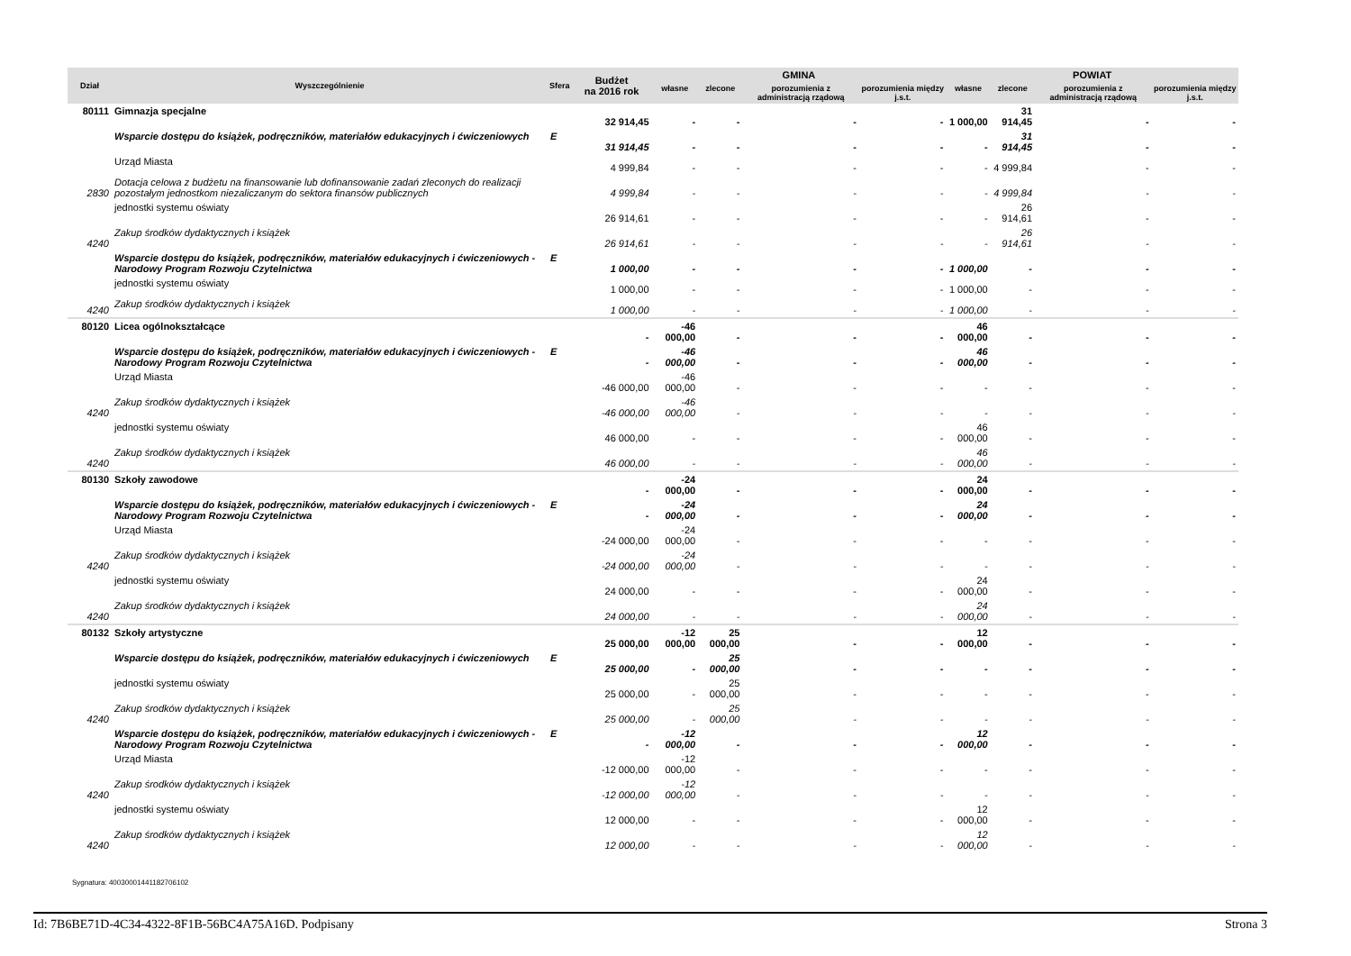| Dział | Wyszczególnienie | Sfera | Budżet na 2016 rok | GMINA | | | | POWIAT | | | |
| --- | --- | --- | --- | --- | --- | --- | --- | --- | --- | --- | --- |
| | | | | własne | zlecone | porozumienia z administracją rządową | porozumienia między j.s.t. | własne | zlecone | porozumienia z administracją rządową | porozumienia między j.s.t. |
| 80111 | Gimnazja specjalne | | 32 914,45 | - | - | - | - | 1 000,00 | 31 914,45 | - | - |
| | Wsparcie dostępu do książek, podręczników, materiałów edukacyjnych i ćwiczeniowych | E | 31 914,45 | - | - | - | - | - | 31 914,45 | - | - |
| | Urząd Miasta | | 4 999,84 | - | - | - | - | - | 4 999,84 | - | - |
| 2830 | Dotacja celowa z budżetu na finansowanie lub dofinansowanie zadań zleconych do realizacji pozostałym jednostkom niezaliczanym do sektora finansów publicznych | | 4 999,84 | - | - | - | - | - | 4 999,84 | - | - |
| | jednostki systemu oświaty | | 26 914,61 | - | - | - | - | - | 26 914,61 | - | - |
| 4240 | Zakup środków dydaktycznych i książek | | 26 914,61 | - | - | - | - | - | 26 914,61 | - | - |
| | Wsparcie dostępu do książek, podręczników, materiałów edukacyjnych i ćwiczeniowych - Narodowy Program Rozwoju Czytelnictwa | E | 1 000,00 | - | - | - | - | 1 000,00 | - | - | - |
| | jednostki systemu oświaty | | 1 000,00 | - | - | - | - | 1 000,00 | - | - | - |
| 4240 | Zakup środków dydaktycznych i książek | | 1 000,00 | - | - | - | - | 1 000,00 | - | - | - |
| 80120 | Licea ogólnokształcące | | - | -46 000,00 | - | - | - | 46 000,00 | - | - | - |
| | Wsparcie dostępu do książek, podręczników, materiałów edukacyjnych i ćwiczeniowych - Narodowy Program Rozwoju Czytelnictwa | E | - | -46 000,00 | - | - | - | 46 000,00 | - | - | - |
| | Urząd Miasta | | -46 000,00 | -46 000,00 | - | - | - | - | - | - | - |
| 4240 | Zakup środków dydaktycznych i książek | | -46 000,00 | -46 000,00 | - | - | - | - | - | - | - |
| | jednostki systemu oświaty | | 46 000,00 | - | - | - | - | 46 000,00 | - | - | - |
| 4240 | Zakup środków dydaktycznych i książek | | 46 000,00 | - | - | - | - | 46 000,00 | - | - | - |
| 80130 | Szkoły zawodowe | | - | -24 000,00 | - | - | - | 24 000,00 | - | - | - |
| | Wsparcie dostępu do książek, podręczników, materiałów edukacyjnych i ćwiczeniowych - Narodowy Program Rozwoju Czytelnictwa | E | - | -24 000,00 | - | - | - | 24 000,00 | - | - | - |
| | Urząd Miasta | | -24 000,00 | -24 000,00 | - | - | - | - | - | - | - |
| 4240 | Zakup środków dydaktycznych i książek | | -24 000,00 | -24 000,00 | - | - | - | - | - | - | - |
| | jednostki systemu oświaty | | 24 000,00 | - | - | - | - | 24 000,00 | - | - | - |
| 4240 | Zakup środków dydaktycznych i książek | | 24 000,00 | - | - | - | - | 24 000,00 | - | - | - |
| 80132 | Szkoły artystyczne | | 25 000,00 | -12 000,00 | 25 000,00 | - | - | 12 000,00 | - | - | - |
| | Wsparcie dostępu do książek, podręczników, materiałów edukacyjnych i ćwiczeniowych | E | 25 000,00 | - | 25 000,00 | - | - | - | - | - | - |
| | jednostki systemu oświaty | | 25 000,00 | - | 25 000,00 | - | - | - | - | - | - |
| 4240 | Zakup środków dydaktycznych i książek | | 25 000,00 | - | 25 000,00 | - | - | - | - | - | - |
| | Wsparcie dostępu do książek, podręczników, materiałów edukacyjnych i ćwiczeniowych - Narodowy Program Rozwoju Czytelnictwa | E | - | -12 000,00 | - | - | - | 12 000,00 | - | - | - |
| | Urząd Miasta | | -12 000,00 | -12 000,00 | - | - | - | - | - | - | - |
| 4240 | Zakup środków dydaktycznych i książek | | -12 000,00 | -12 000,00 | - | - | - | - | - | - | - |
| | jednostki systemu oświaty | | 12 000,00 | - | - | - | - | 12 000,00 | - | - | - |
| 4240 | Zakup środków dydaktycznych i książek | | 12 000,00 | - | - | - | - | 12 000,00 | - | - | - |
Sygnatura: 400300014411827061​02
Id: 7B6BE71D-4C34-4322-8F1B-56BC4A75A16D. Podpisany Strona 3